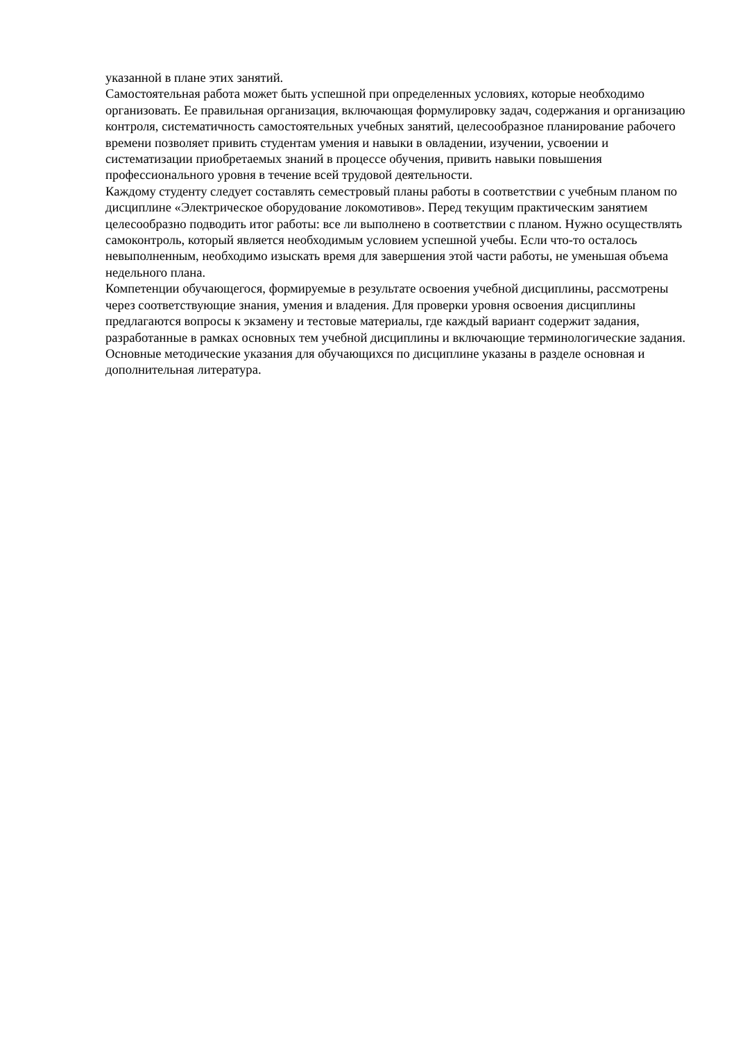указанной в плане этих занятий.
Самостоятельная работа может быть успешной при определенных условиях, которые необходимо организовать. Ее правильная организация, включающая формулировку задач, содержания и организацию контроля, систематичность самостоятельных учебных занятий, целесообразное планирование рабочего времени позволяет привить студентам умения и навыки в овладении, изучении, усвоении и систематизации приобретаемых знаний в процессе обучения, привить навыки повышения профессионального уровня в течение всей трудовой деятельности.
Каждому студенту следует составлять семестровый планы работы в соответствии с учебным планом по дисциплине «Электрическое оборудование локомотивов». Перед текущим практическим занятием целесообразно подводить итог работы: все ли выполнено в соответствии с планом. Нужно осуществлять самоконтроль, который является необходимым условием успешной учебы. Если что-то осталось невыполненным, необходимо изыскать время для завершения этой части работы, не уменьшая объема недельного плана.
Компетенции обучающегося, формируемые в результате освоения учебной дисциплины, рассмотрены через соответствующие знания, умения и владения. Для проверки уровня освоения дисциплины предлагаются вопросы к экзамену и тестовые материалы, где каждый вариант содержит задания, разработанные в рамках основных тем учебной дисциплины и включающие терминологические задания.
Основные методические указания для обучающихся по дисциплине указаны в разделе основная и дополнительная литература.